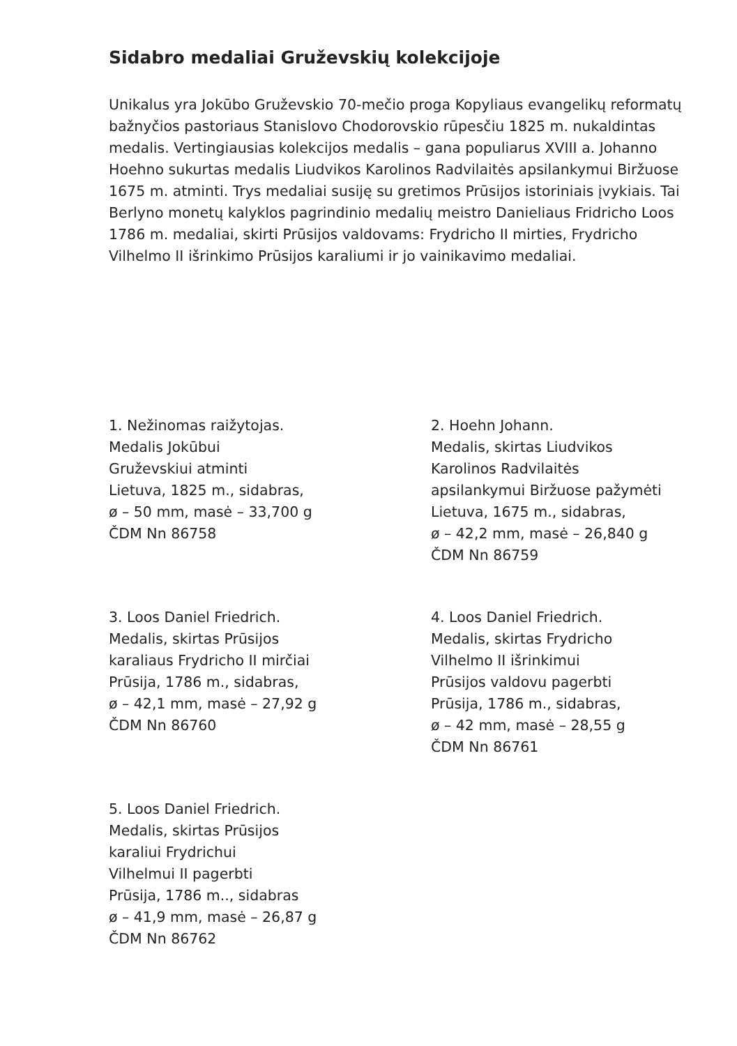Sidabro medaliai Gruževskių kolekcijoje
Unikalus yra Jokūbo Gruževskio 70-mečio proga Kopyliaus evangelikų reformatų bažnyčios pastoriaus Stanislovo Chodorovskio rūpesčiu 1825 m. nukaldintas medalis. Vertingiausias kolekcijos medalis – gana populiarus XVIII a. Johanno Hoehno sukurtas medalis Liudvikos Karolinos Radvilaitės apsilankymui Biržuose 1675 m. atminti. Trys medaliai susiję su gretimos Prūsijos istoriniais įvykiais. Tai Berlyno monetų kalyklos pagrindinio medalių meistro Danieliaus Fridricho Loos 1786 m. medaliai, skirti Prūsijos valdovams: Frydricho II mirties, Frydricho Vilhelmo II išrinkimo Prūsijos karaliumi ir jo vainikavimo medaliai.
1. Nežinomas raižytojas.
Medalis Jokūbui
Gruževskiui atminti
Lietuva, 1825 m., sidabras,
ø – 50 mm, masė – 33,700 g
ČDM Nn 86758
2. Hoehn Johann.
Medalis, skirtas Liudvikos
Karolinos Radvilaitės
apsilankymui Biržuose pažymėti
Lietuva, 1675 m., sidabras,
ø – 42,2 mm, masė – 26,840 g
ČDM Nn 86759
3. Loos Daniel Friedrich.
Medalis, skirtas Prūsijos
karaliaus Frydricho II mirčiai
Prūsija, 1786 m., sidabras,
ø – 42,1 mm, masė – 27,92 g
ČDM Nn 86760
4. Loos Daniel Friedrich.
Medalis, skirtas Frydricho
Vilhelmo II išrinkimui
Prūsijos valdovu pagerbti
Prūsija, 1786 m., sidabras,
ø – 42 mm, masė – 28,55 g
ČDM Nn 86761
5. Loos Daniel Friedrich.
Medalis, skirtas Prūsijos
karaliui Frydrichui
Vilhelmui II pagerbti
Prūsija, 1786 m.., sidabras
ø – 41,9 mm, masė – 26,87 g
ČDM Nn 86762